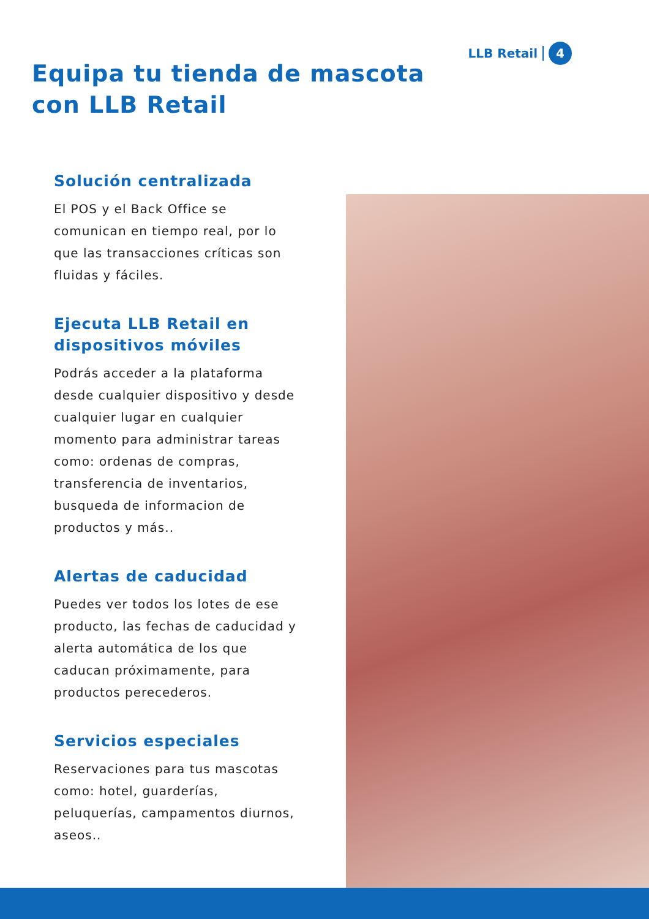LLB Retail 4
Equipa tu tienda de mascota
con LLB Retail
Solución centralizada
El POS y el Back Office se comunican en tiempo real, por lo que las transacciones críticas son fluidas y fáciles.
Ejecuta LLB Retail en dispositivos móviles
Podrás acceder a la plataforma desde cualquier dispositivo y desde cualquier lugar en cualquier momento para administrar tareas como: ordenas de compras, transferencia de inventarios, busqueda de informacion de productos y más..
Alertas de caducidad
Puedes ver todos los lotes de ese producto, las fechas de caducidad y alerta automática de los que caducan próximamente, para productos perecederos.
Servicios especiales
Reservaciones para tus mascotas como: hotel, guarderías, peluquerías, campamentos diurnos, aseos..